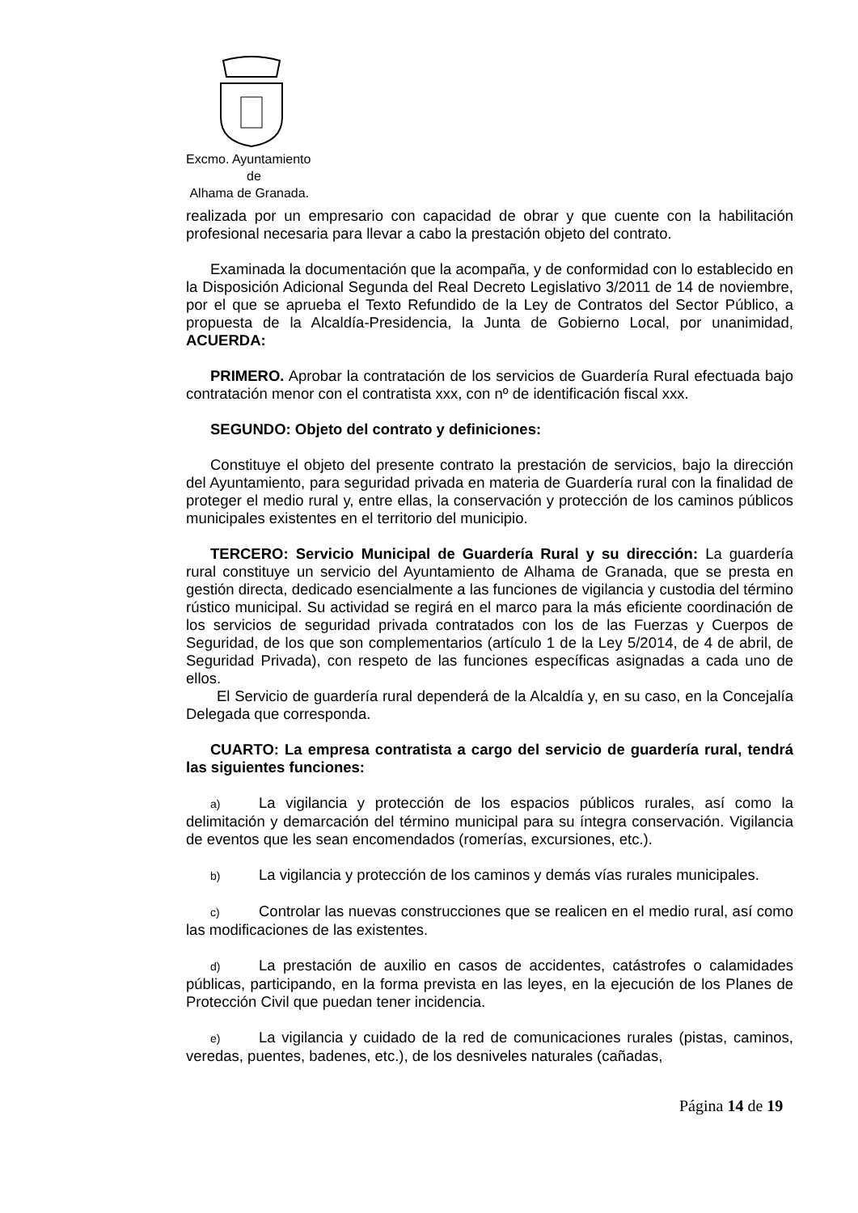Excmo. Ayuntamiento
de
Alhama de Granada.
realizada por un empresario con capacidad de obrar y que cuente con la habilitación profesional necesaria para llevar a cabo la prestación objeto del contrato.
Examinada la documentación que la acompaña, y de conformidad con lo establecido en la Disposición Adicional Segunda del Real Decreto Legislativo 3/2011 de 14 de noviembre, por el que se aprueba el Texto Refundido de la Ley de Contratos del Sector Público, a propuesta de la Alcaldía-Presidencia, la Junta de Gobierno Local, por unanimidad, ACUERDA:
PRIMERO. Aprobar la contratación de los servicios de Guardería Rural efectuada bajo contratación menor con el contratista xxx, con nº de identificación fiscal xxx.
SEGUNDO: Objeto del contrato y definiciones:
Constituye el objeto del presente contrato la prestación de servicios, bajo la dirección del Ayuntamiento, para seguridad privada en materia de Guardería rural con la finalidad de proteger el medio rural y, entre ellas, la conservación y protección de los caminos públicos municipales existentes en el territorio del municipio.
TERCERO: Servicio Municipal de Guardería Rural y su dirección: La guardería rural constituye un servicio del Ayuntamiento de Alhama de Granada, que se presta en gestión directa, dedicado esencialmente a las funciones de vigilancia y custodia del término rústico municipal. Su actividad se regirá en el marco para la más eficiente coordinación de los servicios de seguridad privada contratados con los de las Fuerzas y Cuerpos de Seguridad, de los que son complementarios (artículo 1 de la Ley 5/2014, de 4 de abril, de Seguridad Privada), con respeto de las funciones específicas asignadas a cada uno de ellos.
El Servicio de guardería rural dependerá de la Alcaldía y, en su caso, en la Concejalía Delegada que corresponda.
CUARTO: La empresa contratista a cargo del servicio de guardería rural, tendrá las siguientes funciones:
a) La vigilancia y protección de los espacios públicos rurales, así como la delimitación y demarcación del término municipal para su íntegra conservación. Vigilancia de eventos que les sean encomendados (romerías, excursiones, etc.).
b) La vigilancia y protección de los caminos y demás vías rurales municipales.
c) Controlar las nuevas construcciones que se realicen en el medio rural, así como las modificaciones de las existentes.
d) La prestación de auxilio en casos de accidentes, catástrofes o calamidades públicas, participando, en la forma prevista en las leyes, en la ejecución de los Planes de Protección Civil que puedan tener incidencia.
e) La vigilancia y cuidado de la red de comunicaciones rurales (pistas, caminos, veredas, puentes, badenes, etc.), de los desniveles naturales (cañadas,
Página 14 de 19